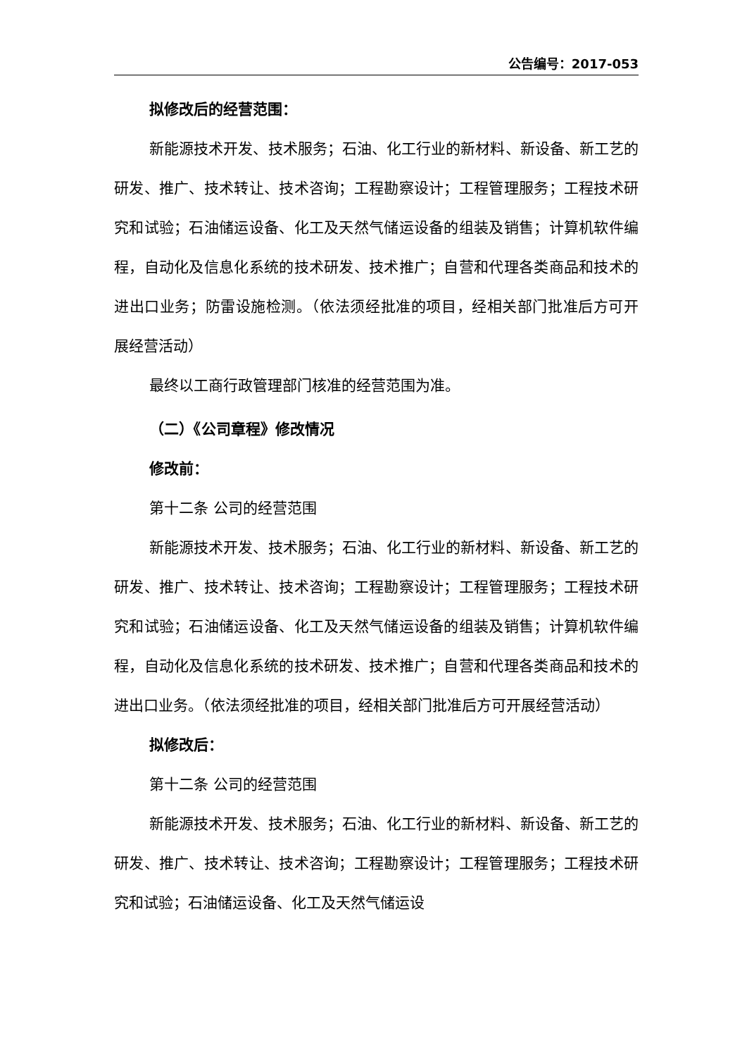公告编号：2017-053
拟修改后的经营范围：
新能源技术开发、技术服务；石油、化工行业的新材料、新设备、新工艺的研发、推广、技术转让、技术咨询；工程勘察设计；工程管理服务；工程技术研究和试验；石油储运设备、化工及天然气储运设备的组装及销售；计算机软件编程，自动化及信息化系统的技术研发、技术推广；自营和代理各类商品和技术的进出口业务；防雷设施检测。（依法须经批准的项目，经相关部门批准后方可开展经营活动）
最终以工商行政管理部门核准的经营范围为准。
（二）《公司章程》修改情况
修改前：
第十二条 公司的经营范围
新能源技术开发、技术服务；石油、化工行业的新材料、新设备、新工艺的研发、推广、技术转让、技术咨询；工程勘察设计；工程管理服务；工程技术研究和试验；石油储运设备、化工及天然气储运设备的组装及销售；计算机软件编程，自动化及信息化系统的技术研发、技术推广；自营和代理各类商品和技术的进出口业务。（依法须经批准的项目，经相关部门批准后方可开展经营活动）
拟修改后：
第十二条 公司的经营范围
新能源技术开发、技术服务；石油、化工行业的新材料、新设备、新工艺的研发、推广、技术转让、技术咨询；工程勘察设计；工程管理服务；工程技术研究和试验；石油储运设备、化工及天然气储运设